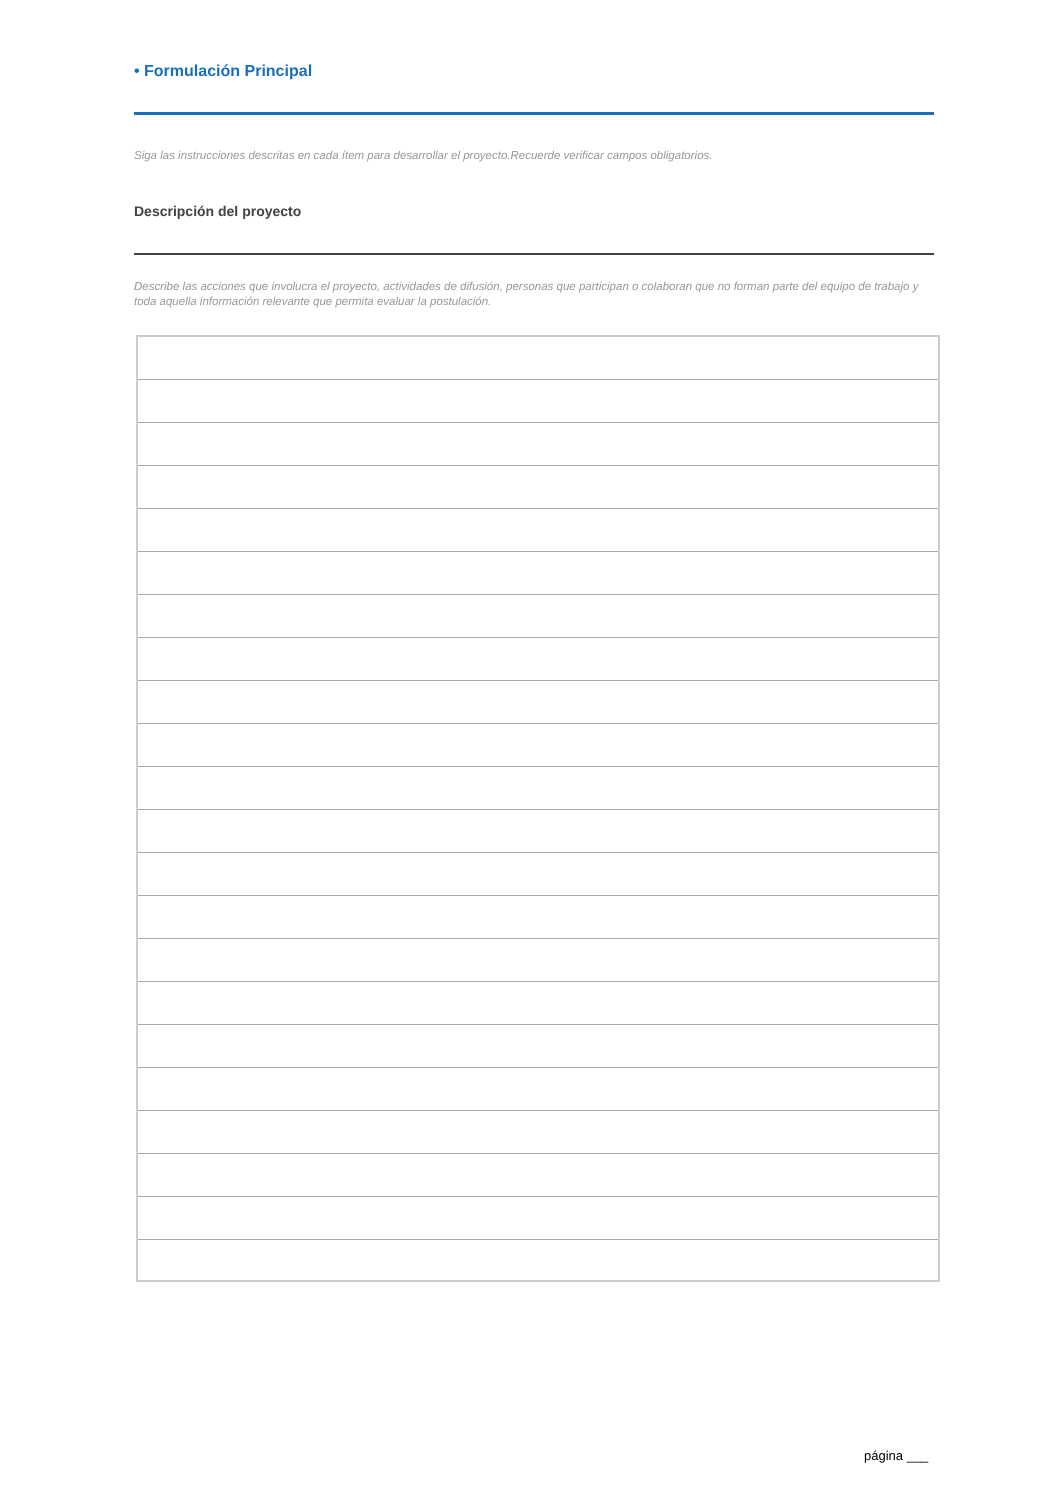• Formulación Principal
Siga las instrucciones descritas en cada ítem para desarrollar el proyecto.Recuerde verificar campos obligatorios.
Descripción del proyecto
Describe las acciones que involucra el proyecto, actividades de difusión, personas que participan o colaboran que no forman parte del equipo de trabajo y toda aquella información relevante que permita evaluar la postulación.
página ___